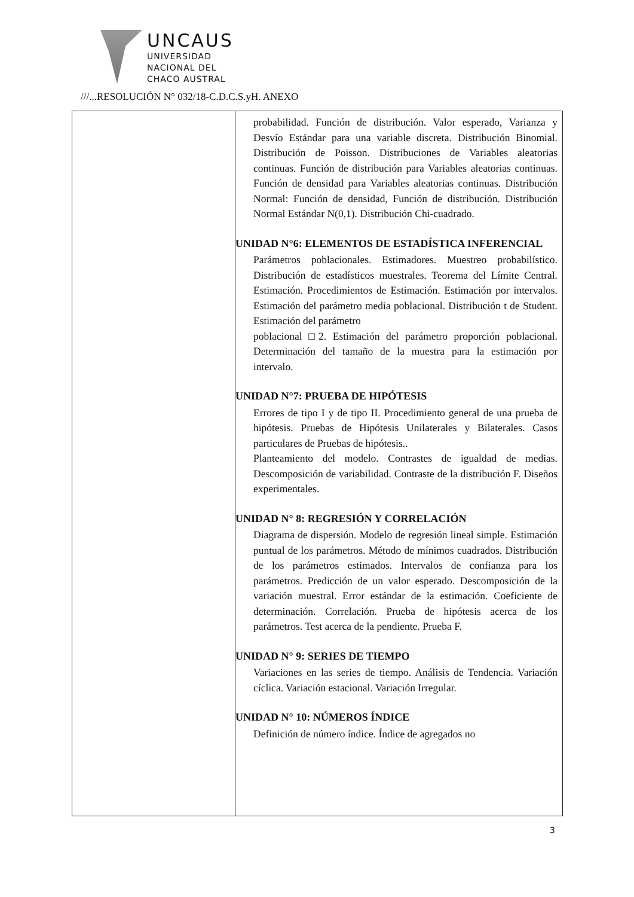UNCAUS
UNIVERSIDAD
NACIONAL DEL
CHACO AUSTRAL
///...RESOLUCIÓN N° 032/18-C.D.C.S.yH. ANEXO
| | probabilidad. Función de distribución. Valor esperado, Varianza y Desvío Estándar para una variable discreta. Distribución Binomial. Distribución de Poisson. Distribuciones de Variables aleatorias continuas. Función de distribución para Variables aleatorias continuas. Función de densidad para Variables aleatorias continuas. Distribución Normal: Función de densidad, Función de distribución. Distribución Normal Estándar N(0,1). Distribución Chi-cuadrado. UNIDAD N°6: ELEMENTOS DE ESTADÍSTICA INFERENCIAL Parámetros poblacionales. Estimadores. Muestreo probabilístico. Distribución de estadísticos muestrales. Teorema del Límite Central. Estimación. Procedimientos de Estimación. Estimación por intervalos. Estimación del parámetro media poblacional. Distribución t de Student. Estimación del parámetro poblacional □2. Estimación del parámetro proporción poblacional. Determinación del tamaño de la muestra para la estimación por intervalo. UNIDAD N°7: PRUEBA DE HIPÓTESIS Errores de tipo I y de tipo II. Procedimiento general de una prueba de hipótesis. Pruebas de Hipótesis Unilaterales y Bilaterales. Casos particulares de Pruebas de hipótesis.. Planteamiento del modelo. Contrastes de igualdad de medias. Descomposición de variabilidad. Contraste de la distribución F. Diseños experimentales. UNIDAD N° 8: REGRESIÓN Y CORRELACIÓN Diagrama de dispersión. Modelo de regresión lineal simple. Estimación puntual de los parámetros. Método de mínimos cuadrados. Distribución de los parámetros estimados. Intervalos de confianza para los parámetros. Predicción de un valor esperado. Descomposición de la variación muestral. Error estándar de la estimación. Coeficiente de determinación. Correlación. Prueba de hipótesis acerca de los parámetros. Test acerca de la pendiente. Prueba F. UNIDAD N° 9: SERIES DE TIEMPO Variaciones en las series de tiempo. Análisis de Tendencia. Variación cíclica. Variación estacional. Variación Irregular. UNIDAD N° 10: NÚMEROS ÍNDICE Definición de número índice. Índice de agregados no |
3